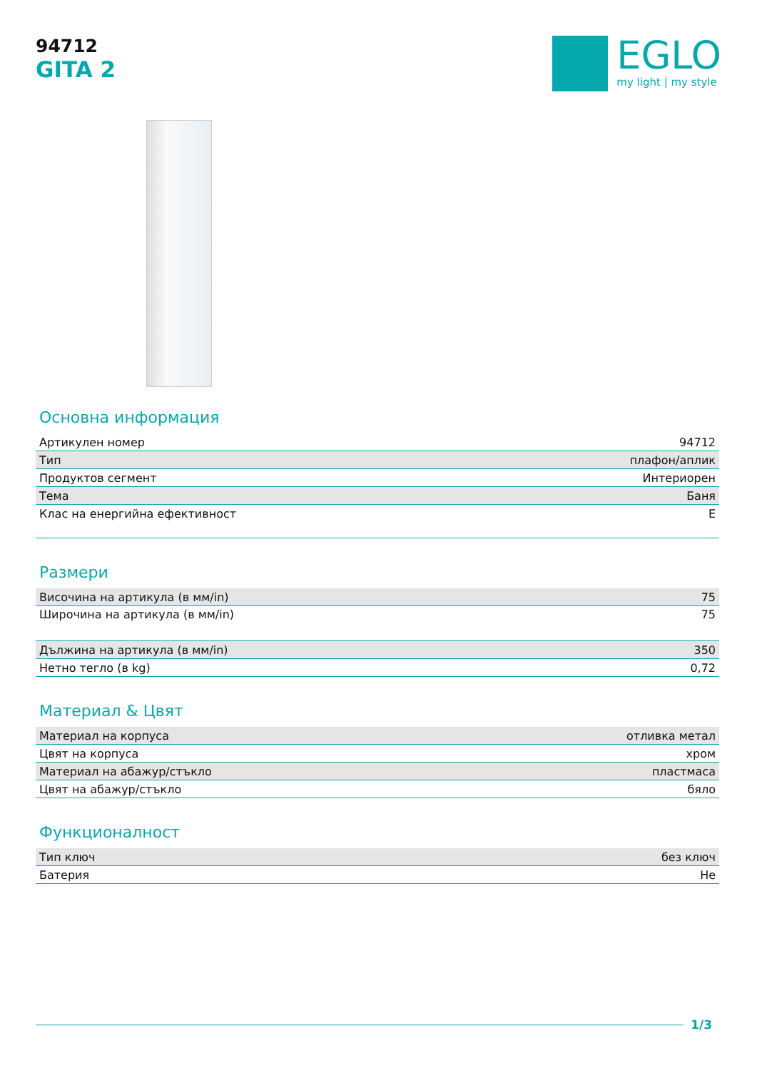94712
GITA 2
EGLO
my light | my style
Основна информация
| Артикулен номер | 94712 |
| Тип | плафон/аплик |
| Продуктов сегмент | Интериорен |
| Тема | Баня |
| Клас на енергийна ефективност | E |
Размери
| Височина на артикула (в мм/in) | 75 |
| Широчина на артикула (в мм/in) | 75 |
| Дължина на артикула (в мм/in) | 350 |
| Нетно тегло (в kg) | 0,72 |
Материал & Цвят
| Материал на корпуса | отливка метал |
| Цвят на корпуса | хром |
| Материал на абажур/стъкло | пластмаса |
| Цвят на абажур/стъкло | бяло |
Функционалност
| Тип ключ | без ключ |
| Батерия | Не |
1/3